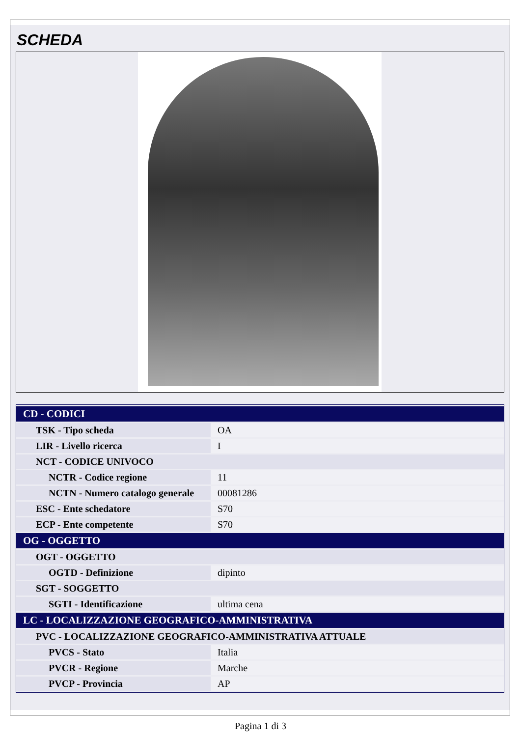SCHEDA
| CD - CODICI | |
| TSK - Tipo scheda | OA |
| LIR - Livello ricerca | I |
| NCT - CODICE UNIVOCO | |
| NCTR - Codice regione | 11 |
| NCTN - Numero catalogo generale | 00081286 |
| ESC - Ente schedatore | S70 |
| ECP - Ente competente | S70 |
| OG - OGGETTO | |
| OGT - OGGETTO | |
| OGTD - Definizione | dipinto |
| SGT - SOGGETTO | |
| SGTI - Identificazione | ultima cena |
| LC - LOCALIZZAZIONE GEOGRAFICO-AMMINISTRATIVA | |
| PVC - LOCALIZZAZIONE GEOGRAFICO-AMMINISTRATIVA ATTUALE | |
| PVCS - Stato | Italia |
| PVCR - Regione | Marche |
| PVCP - Provincia | AP |
Pagina 1 di 3